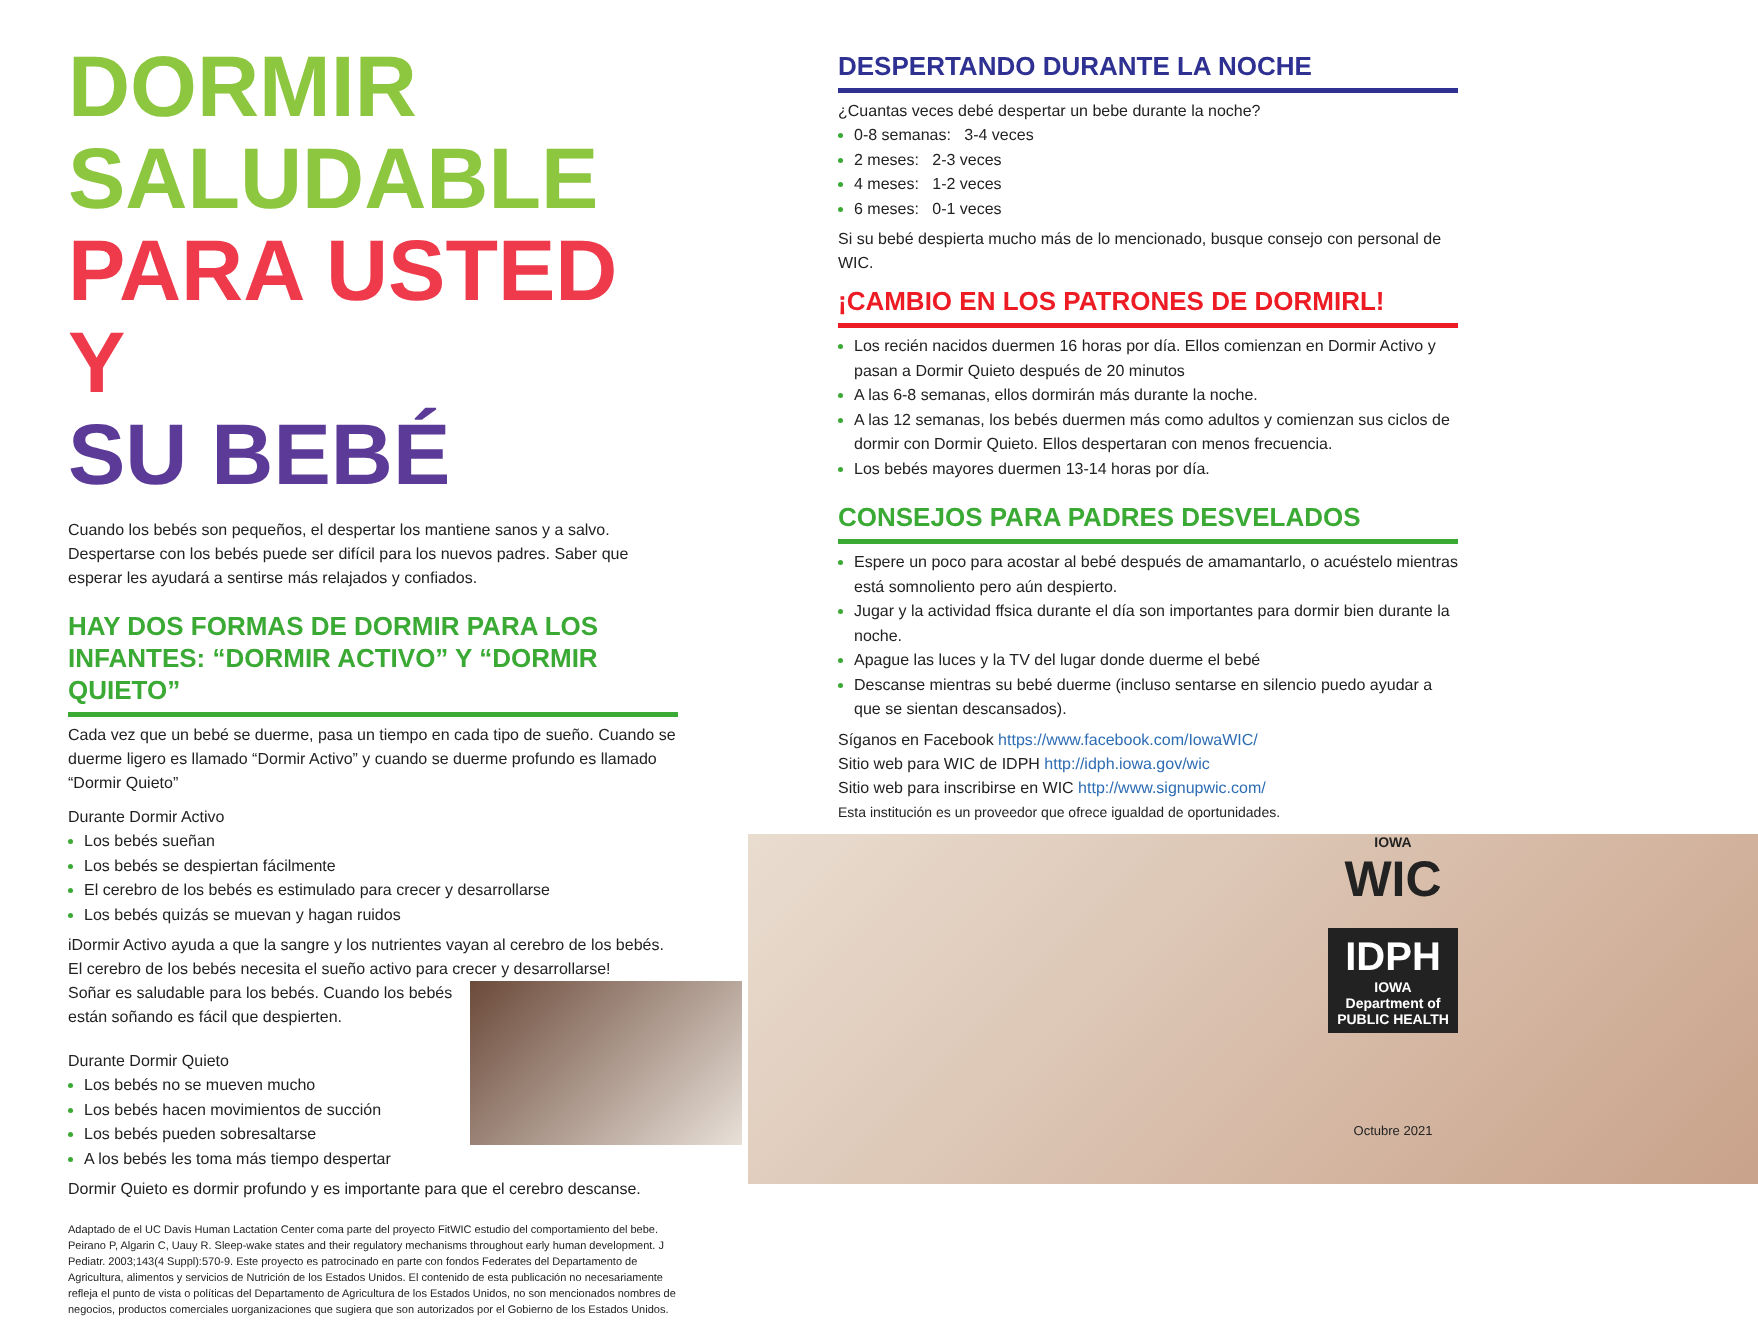DORMIR SALUDABLE
PARA USTED Y
SU BEBÉ
Cuando los bebés son pequeños, el despertar los mantiene sanos y a salvo. Despertarse con los bebés puede ser difícil para los nuevos padres. Saber que esperar les ayudará a sentirse más relajados y confiados.
HAY DOS FORMAS DE DORMIR PARA LOS INFANTES: “DORMIR ACTIVO” Y “DORMIR QUIETO”
Cada vez que un bebé se duerme, pasa un tiempo en cada tipo de sueño. Cuando se duerme ligero es llamado “Dormir Activo” y cuando se duerme profundo es llamado “Dormir Quieto”
Durante Dormir Activo
Los bebés sueñan
Los bebés se despiertan fácilmente
El cerebro de los bebés es estimulado para crecer y desarrollarse
Los bebés quizás se muevan y hagan ruidos
iDormir Activo ayuda a que la sangre y los nutrientes vayan al cerebro de los bebés. El cerebro de los bebés necesita el sueño activo para crecer y desarrollarse!
Soñar es saludable para los bebés. Cuando los bebés están soñando es fácil que despierten.
Durante Dormir Quieto
Los bebés no se mueven mucho
Los bebés hacen movimientos de succión
Los bebés pueden sobresaltarse
A los bebés les toma más tiempo despertar
Dormir Quieto es dormir profundo y es importante para que el cerebro descanse.
Adaptado de el UC Davis Human Lactation Center coma parte del proyecto FitWIC estudio del comportamiento del bebe. Peirano P, Algarin C, Uauy R. Sleep-wake states and their regulatory mechanisms throughout early human development. J Pediatr. 2003;143(4 Suppl):570-9. Este proyecto es patrocinado en parte con fondos Federates del Departamento de Agricultura, alimentos y servicios de Nutrición de los Estados Unidos. El contenido de esta publicación no necesariamente refleja el punto de vista o políticas del Departamento de Agricultura de los Estados Unidos, no son mencionados nombres de negocios, productos comerciales uorganizaciones que sugiera que son autorizados por el Gobierno de los Estados Unidos.
DESPERTANDO DURANTE LA NOCHE
¿Cuantas veces debé despertar un bebe durante la noche?
0-8 semanas: 3-4 veces
2 meses: 2-3 veces
4 meses: 1-2 veces
6 meses: 0-1 veces
Si su bebé despierta mucho más de lo mencionado, busque consejo con personal de WIC.
¡CAMBIO EN LOS PATRONES DE DORMIRL!
Los recién nacidos duermen 16 horas por día. Ellos comienzan en Dormir Activo y pasan a Dormir Quieto después de 20 minutos
A las 6-8 semanas, ellos dormirán más durante la noche.
A las 12 semanas, los bebés duermen más como adultos y comienzan sus ciclos de dormir con Dormir Quieto. Ellos despertaran con menos frecuencia.
Los bebés mayores duermen 13-14 horas por día.
CONSEJOS PARA PADRES DESVELADOS
Espere un poco para acostar al bebé después de amamantarlo, o acuéstelo mientras está somnoliento pero aún despierto.
Jugar y la actividad ffsica durante el día son importantes para dormir bien durante la noche.
Apague las luces y la TV del lugar donde duerme el bebé
Descanse mientras su bebé duerme (incluso sentarse en silencio puedo ayudar a que se sientan descansados).
Síganos en Facebook https://www.facebook.com/IowaWIC/
Sitio web para WIC de IDPH http://idph.iowa.gov/wic
Sitio web para inscribirse en WIC http://www.signupwic.com/
Esta institución es un proveedor que ofrece igualdad de oportunidades.
IOWA
WIC
IDPH
IOWA Department of PUBLIC HEALTH
Octubre 2021